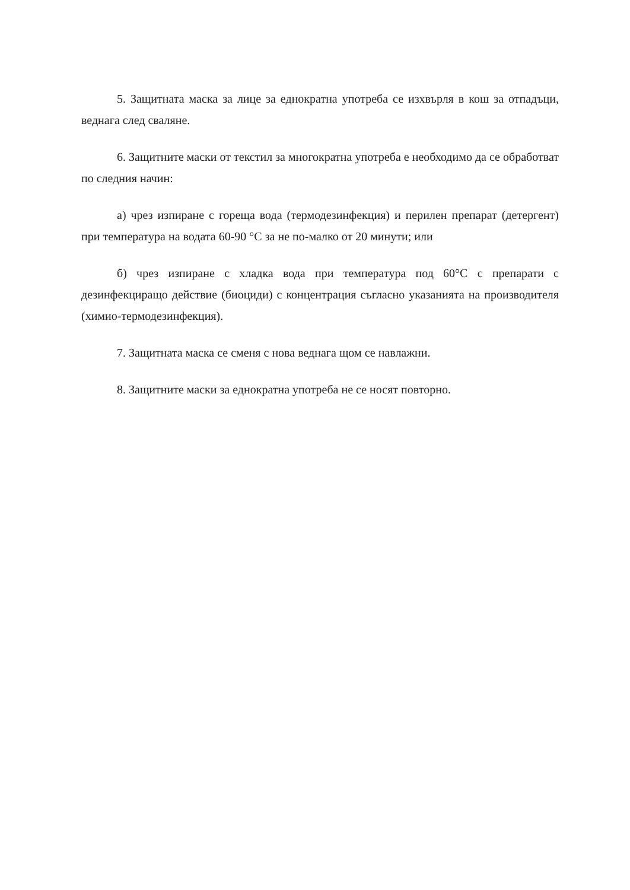5. Защитната маска за лице за еднократна употреба се изхвърля в кош за отпадъци, веднага след сваляне.
6. Защитните маски от текстил за многократна употреба е необходимо да се обработват по следния начин:
а) чрез изпиране с гореща вода (термодезинфекция) и перилен препарат (детергент) при температура на водата 60-90 °C за не по-малко от 20 минути; или
б) чрез изпиране с хладка вода при температура под 60°C с препарати с дезинфекциращо действие (биоциди) с концентрация съгласно указанията на производителя (химио-термодезинфекция).
7. Защитната маска се сменя с нова веднага щом се навлажни.
8. Защитните маски за еднократна употреба не се носят повторно.